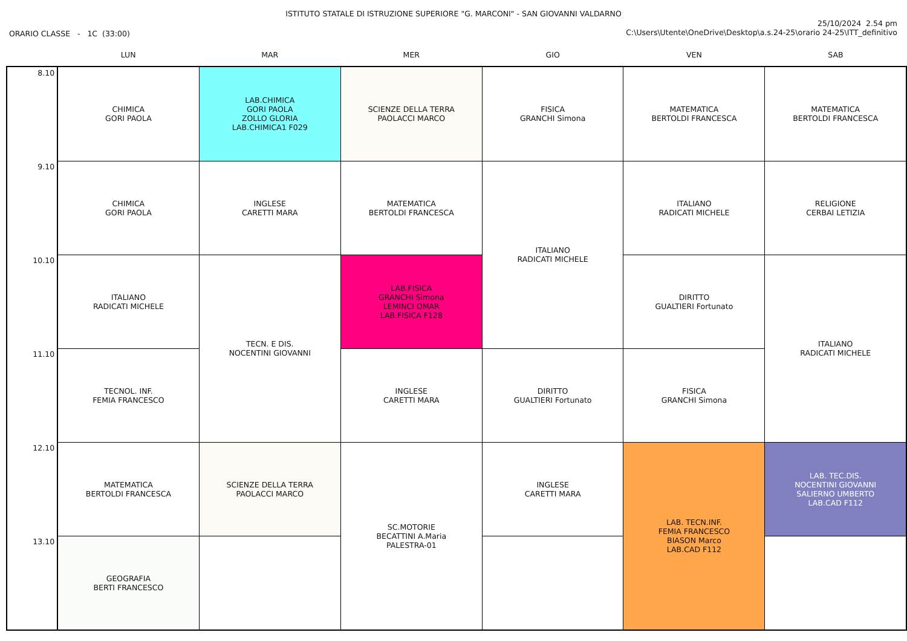ISTITUTO STATALE DI ISTRUZIONE SUPERIORE "G. MARCONI" - SAN GIOVANNI VALDARNO
ORARIO CLASSE - 1C (33:00)
25/10/2024 2.54 pm
C:\Users\Utente\OneDrive\Desktop\a.s.24-25\orario 24-25\ITT_definitivo
| | LUN | MAR | MER | GIO | VEN | SAB |
| --- | --- | --- | --- | --- | --- | --- |
| 8.10 | CHIMICA GORI PAOLA | LAB.CHIMICA GORI PAOLA ZOLLO GLORIA LAB.CHIMICA1 F029 | SCIENZE DELLA TERRA PAOLACCI MARCO | FISICA GRANCHI Simona | MATEMATICA BERTOLDI FRANCESCA | MATEMATICA BERTOLDI FRANCESCA |
| 9.10 | CHIMICA GORI PAOLA | INGLESE CARETTI MARA | MATEMATICA BERTOLDI FRANCESCA | ITALIANO RADICATI MICHELE | ITALIANO RADICATI MICHELE | RELIGIONE CERBAI LETIZIA |
| 10.10 | ITALIANO RADICATI MICHELE | TECN. E DIS. NOCENTINI GIOVANNI | LAB.FISICA GRANCHI Simona LEMINCI OMAR LAB.FISICA F128 | | DIRITTO GUALTIERI Fortunato | ITALIANO RADICATI MICHELE |
| 11.10 | TECNOL. INF. FEMIA FRANCESCO | | INGLESE CARETTI MARA | DIRITTO GUALTIERI Fortunato | FISICA GRANCHI Simona | |
| 12.10 | MATEMATICA BERTOLDI FRANCESCA | SCIENZE DELLA TERRA PAOLACCI MARCO | SC.MOTORIE BECATTINI A.Maria PALESTRA-01 | INGLESE CARETTI MARA | LAB. TECN.INF. FEMIA FRANCESCO BIASON Marco LAB.CAD F112 | LAB. TEC.DIS. NOCENTINI GIOVANNI SALIERNO UMBERTO LAB.CAD F112 |
| 13.10 | GEOGRAFIA BERTI FRANCESCO | | | | | |